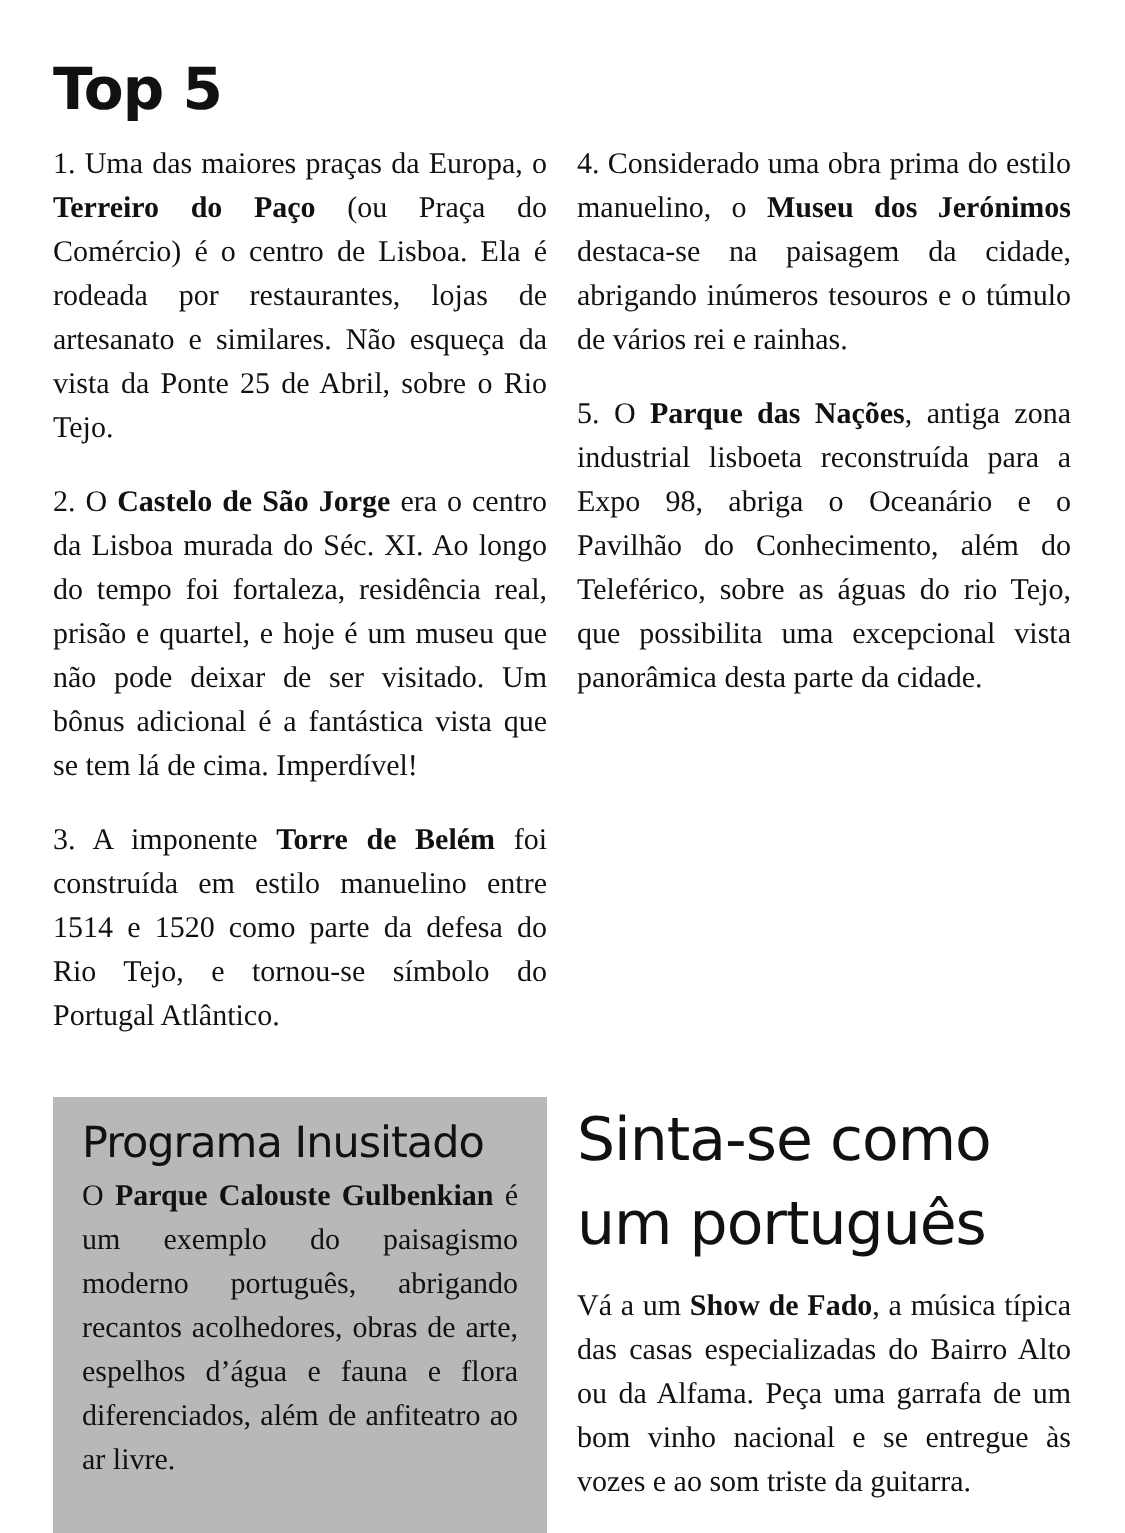Top 5
1. Uma das maiores praças da Europa, o Terreiro do Paço (ou Praça do Comércio) é o centro de Lisboa. Ela é rodeada por restaurantes, lojas de artesanato e similares. Não esqueça da vista da Ponte 25 de Abril, sobre o Rio Tejo.
2. O Castelo de São Jorge era o centro da Lisboa murada do Séc. XI. Ao longo do tempo foi fortaleza, residência real, prisão e quartel, e hoje é um museu que não pode deixar de ser visitado. Um bônus adicional é a fantástica vista que se tem lá de cima. Imperdível!
3. A imponente Torre de Belém foi construída em estilo manuelino entre 1514 e 1520 como parte da defesa do Rio Tejo, e tornou-se símbolo do Portugal Atlântico.
4. Considerado uma obra prima do estilo manuelino, o Museu dos Jerónimos destaca-se na paisagem da cidade, abrigando inúmeros tesouros e o túmulo de vários rei e rainhas.
5. O Parque das Nações, antiga zona industrial lisboeta reconstruída para a Expo 98, abriga o Oceanário e o Pavilhão do Conhecimento, além do Teleférico, sobre as águas do rio Tejo, que possibilita uma excepcional vista panorâmica desta parte da cidade.
Programa Inusitado
O Parque Calouste Gulbenkian é um exemplo do paisagismo moderno português, abrigando recantos acolhedores, obras de arte, espelhos d’água e fauna e flora diferenciados, além de anfiteatro ao ar livre.
Sinta-se como um português
Vá a um Show de Fado, a música típica das casas especializadas do Bairro Alto ou da Alfama. Peça uma garrafa de um bom vinho nacional e se entregue às vozes e ao som triste da guitarra.